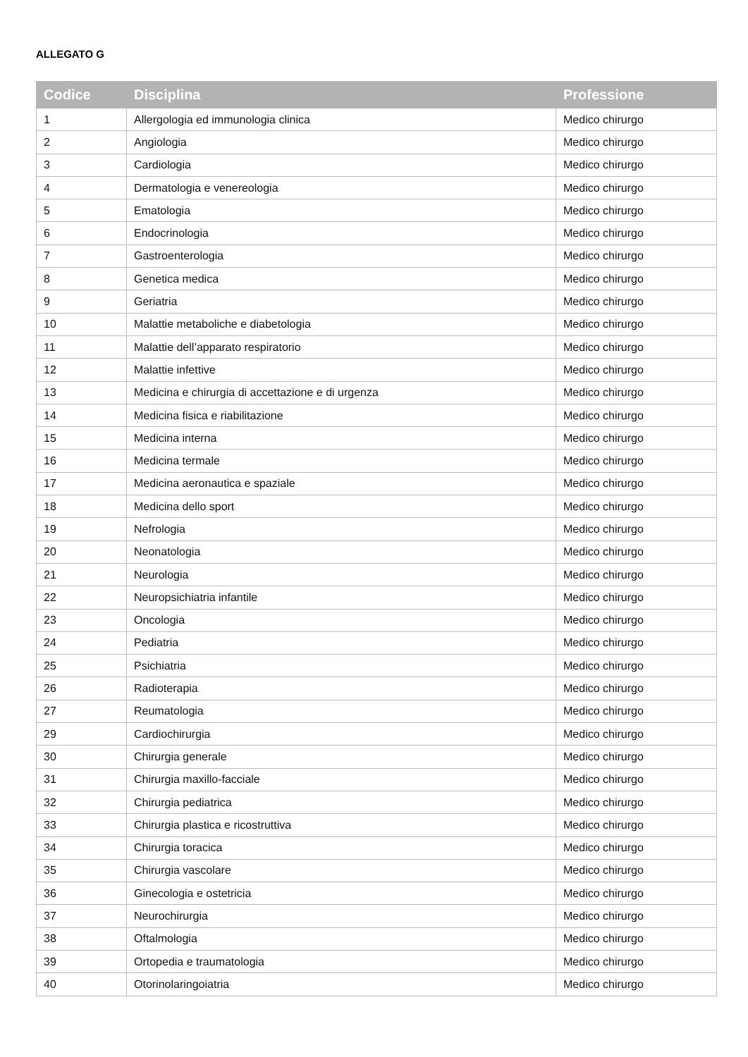ALLEGATO G
| Codice | Disciplina | Professione |
| --- | --- | --- |
| 1 | Allergologia ed immunologia clinica | Medico chirurgo |
| 2 | Angiologia | Medico chirurgo |
| 3 | Cardiologia | Medico chirurgo |
| 4 | Dermatologia e venereologia | Medico chirurgo |
| 5 | Ematologia | Medico chirurgo |
| 6 | Endocrinologia | Medico chirurgo |
| 7 | Gastroenterologia | Medico chirurgo |
| 8 | Genetica medica | Medico chirurgo |
| 9 | Geriatria | Medico chirurgo |
| 10 | Malattie metaboliche e diabetologia | Medico chirurgo |
| 11 | Malattie dell’apparato respiratorio | Medico chirurgo |
| 12 | Malattie infettive | Medico chirurgo |
| 13 | Medicina e chirurgia di accettazione e di urgenza | Medico chirurgo |
| 14 | Medicina fisica e riabilitazione | Medico chirurgo |
| 15 | Medicina interna | Medico chirurgo |
| 16 | Medicina termale | Medico chirurgo |
| 17 | Medicina aeronautica e spaziale | Medico chirurgo |
| 18 | Medicina dello sport | Medico chirurgo |
| 19 | Nefrologia | Medico chirurgo |
| 20 | Neonatologia | Medico chirurgo |
| 21 | Neurologia | Medico chirurgo |
| 22 | Neuropsichiatria infantile | Medico chirurgo |
| 23 | Oncologia | Medico chirurgo |
| 24 | Pediatria | Medico chirurgo |
| 25 | Psichiatria | Medico chirurgo |
| 26 | Radioterapia | Medico chirurgo |
| 27 | Reumatologia | Medico chirurgo |
| 29 | Cardiochirurgia | Medico chirurgo |
| 30 | Chirurgia generale | Medico chirurgo |
| 31 | Chirurgia maxillo-facciale | Medico chirurgo |
| 32 | Chirurgia pediatrica | Medico chirurgo |
| 33 | Chirurgia plastica e ricostruttiva | Medico chirurgo |
| 34 | Chirurgia toracica | Medico chirurgo |
| 35 | Chirurgia vascolare | Medico chirurgo |
| 36 | Ginecologia e ostetricia | Medico chirurgo |
| 37 | Neurochirurgia | Medico chirurgo |
| 38 | Oftalmologia | Medico chirurgo |
| 39 | Ortopedia e traumatologia | Medico chirurgo |
| 40 | Otorinolaringoiatria | Medico chirurgo |